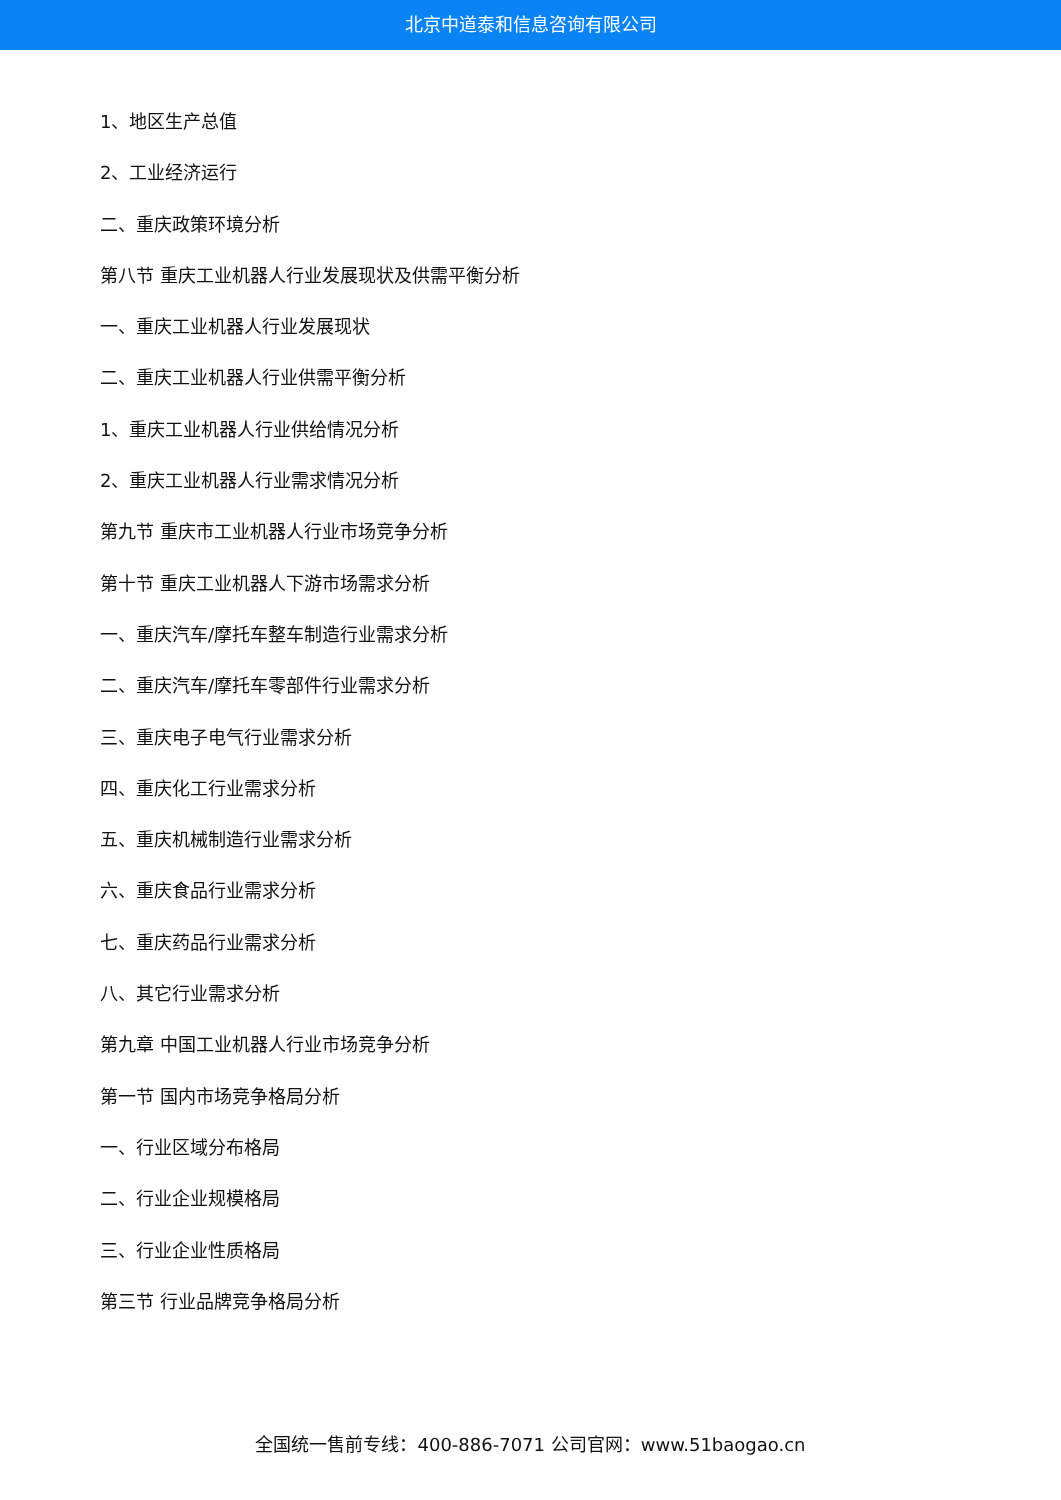北京中道泰和信息咨询有限公司
1、地区生产总值
2、工业经济运行
二、重庆政策环境分析
第八节 重庆工业机器人行业发展现状及供需平衡分析
一、重庆工业机器人行业发展现状
二、重庆工业机器人行业供需平衡分析
1、重庆工业机器人行业供给情况分析
2、重庆工业机器人行业需求情况分析
第九节 重庆市工业机器人行业市场竞争分析
第十节 重庆工业机器人下游市场需求分析
一、重庆汽车/摩托车整车制造行业需求分析
二、重庆汽车/摩托车零部件行业需求分析
三、重庆电子电气行业需求分析
四、重庆化工行业需求分析
五、重庆机械制造行业需求分析
六、重庆食品行业需求分析
七、重庆药品行业需求分析
八、其它行业需求分析
第九章 中国工业机器人行业市场竞争分析
第一节 国内市场竞争格局分析
一、行业区域分布格局
二、行业企业规模格局
三、行业企业性质格局
第三节 行业品牌竞争格局分析
全国统一售前专线：400-886-7071 公司官网：www.51baogao.cn